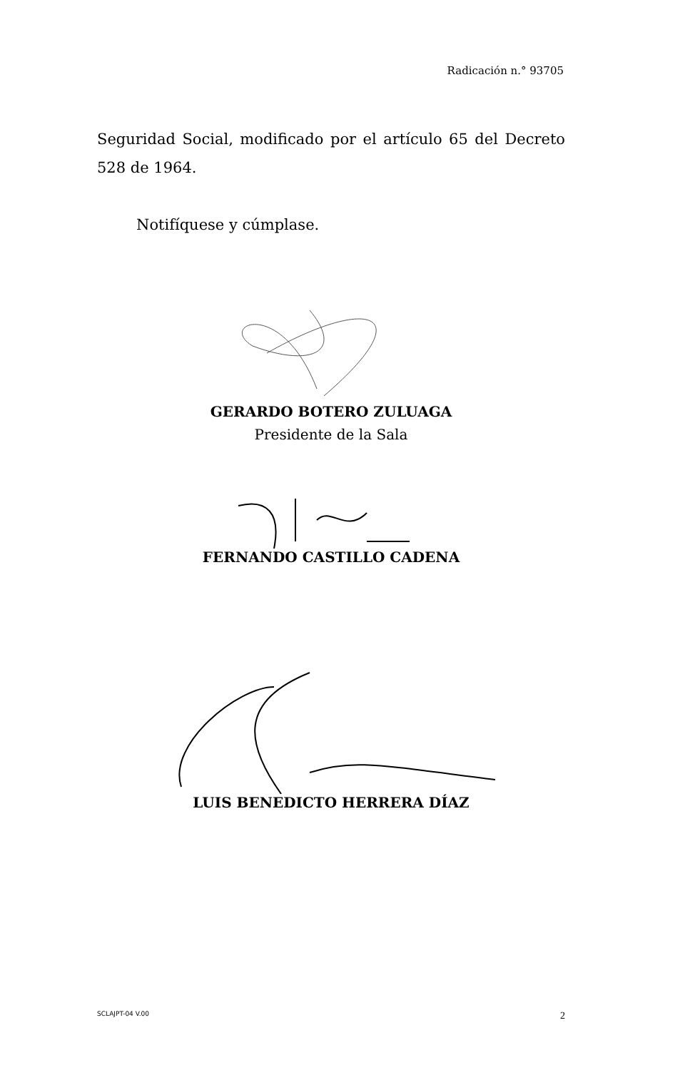Radicación n.° 93705
Seguridad Social, modificado por el artículo 65 del Decreto 528 de 1964.
Notifíquese y cúmplase.
GERARDO BOTERO ZULUAGA
Presidente de la Sala
FERNANDO CASTILLO CADENA
LUIS BENEDICTO HERRERA DÍAZ
SCLAJPT-04 V.00 2